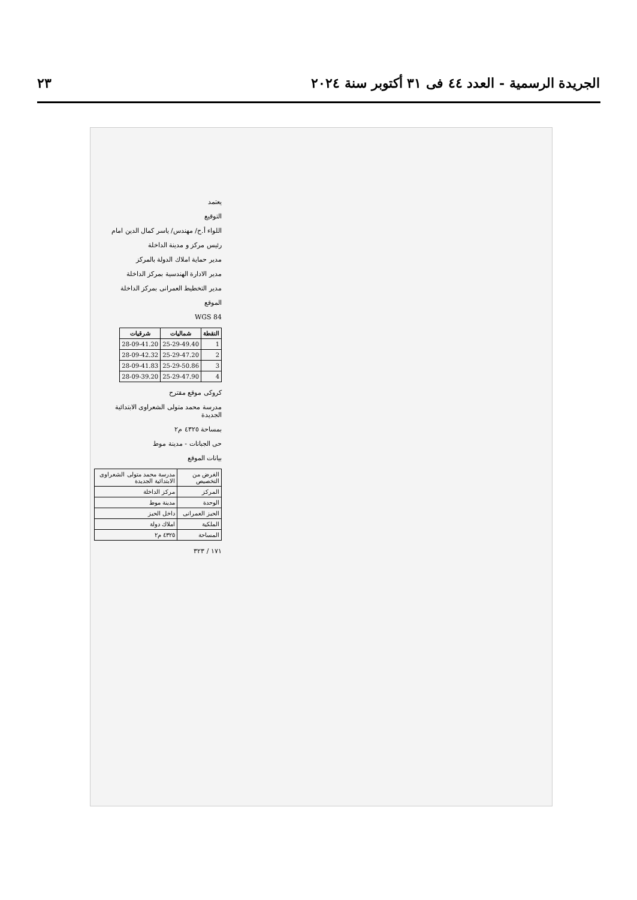الجريدة الرسمية - العدد ٤٤ فى ٣١ أكتوبر سنة ٢٠٢٤ ٢٣
يعتمد
التوقيع
اللواء أ.ح/ مهندس/ ياسر كمال الدين امام
رئيس مركز و مدينة الداخلة
مدير حماية املاك الدولة بالمركز
مدير الادارة الهندسية بمركز الداخلة
مدير التخطيط العمرانى بمركز الداخلة
الموقع
WGS 84
| النقطة | شماليات | شرقيات |
| --- | --- | --- |
| 1 | 25-29-49.40 | 28-09-41.20 |
| 2 | 25-29-47.20 | 28-09-42.32 |
| 3 | 25-29-50.86 | 28-09-41.83 |
| 4 | 25-29-47.90 | 28-09-39.20 |
كروكى موقع مقترح
مدرسة محمد متولى الشعراوى الابتدائية الجديدة
بمساحة ٤٣٢٥ م٢
حى الجبانات - مدينة موط
بيانات الموقع
| الغرض من التخصيص | مدرسة محمد متولى الشعراوى الابتدائية الجديدة |
| المركز | مركز الداخلة |
| الوحدة | مدينة موط |
| الحيز العمرانى | داخل الحيز |
| الملكية | املاك دولة |
| المساحة | ٤٣٢٥ م٢ |
١٧١ / ٣٢٣